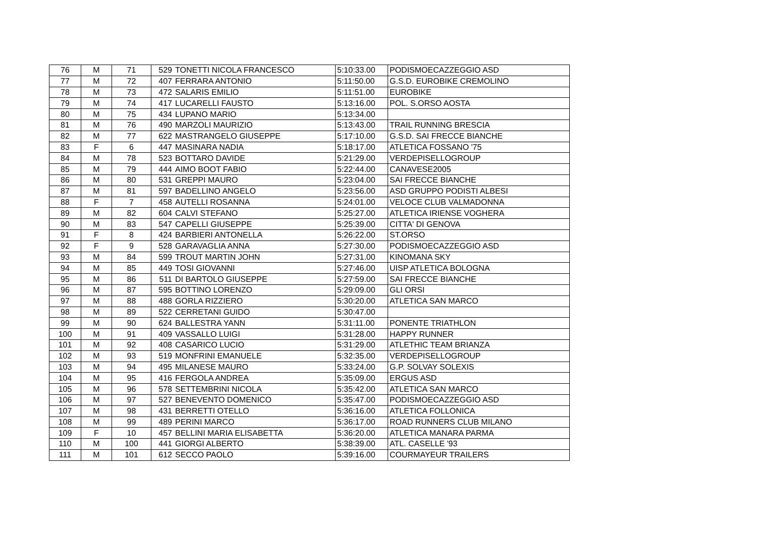| 76 | M | 71 | 529 | TONETTI NICOLA FRANCESCO | 5:10:33.00 | PODISMOECAZZEGGIO ASD |
| 77 | M | 72 | 407 | FERRARA ANTONIO | 5:11:50.00 | G.S.D. EUROBIKE CREMOLINO |
| 78 | M | 73 | 472 | SALARIS EMILIO | 5:11:51.00 | EUROBIKE |
| 79 | M | 74 | 417 | LUCARELLI FAUSTO | 5:13:16.00 | POL. S.ORSO AOSTA |
| 80 | M | 75 | 434 | LUPANO MARIO | 5:13:34.00 | |
| 81 | M | 76 | 490 | MARZOLI MAURIZIO | 5:13:43.00 | TRAIL RUNNING BRESCIA |
| 82 | M | 77 | 622 | MASTRANGELO GIUSEPPE | 5:17:10.00 | G.S.D. SAI FRECCE BIANCHE |
| 83 | F | 6 | 447 | MASINARA NADIA | 5:18:17.00 | ATLETICA FOSSANO '75 |
| 84 | M | 78 | 523 | BOTTARO DAVIDE | 5:21:29.00 | VERDEPISELLOGROUP |
| 85 | M | 79 | 444 | AIMO BOOT FABIO | 5:22:44.00 | CANAVESE2005 |
| 86 | M | 80 | 531 | GREPPI MAURO | 5:23:04.00 | SAI FRECCE BIANCHE |
| 87 | M | 81 | 597 | BADELLINO ANGELO | 5:23:56.00 | ASD GRUPPO PODISTI ALBESI |
| 88 | F | 7 | 458 | AUTELLI ROSANNA | 5:24:01.00 | VELOCE CLUB VALMADONNA |
| 89 | M | 82 | 604 | CALVI STEFANO | 5:25:27.00 | ATLETICA IRIENSE VOGHERA |
| 90 | M | 83 | 547 | CAPELLI GIUSEPPE | 5:25:39.00 | CITTA' DI GENOVA |
| 91 | F | 8 | 424 | BARBIERI ANTONELLA | 5:26:22.00 | ST.ORSO |
| 92 | F | 9 | 528 | GARAVAGLIA ANNA | 5:27:30.00 | PODISMOECAZZEGGIO ASD |
| 93 | M | 84 | 599 | TROUT MARTIN JOHN | 5:27:31.00 | KINOMANA SKY |
| 94 | M | 85 | 449 | TOSI GIOVANNI | 5:27:46.00 | UISP ATLETICA BOLOGNA |
| 95 | M | 86 | 511 | DI BARTOLO GIUSEPPE | 5:27:59.00 | SAI FRECCE BIANCHE |
| 96 | M | 87 | 595 | BOTTINO LORENZO | 5:29:09.00 | GLI ORSI |
| 97 | M | 88 | 488 | GORLA RIZZIERO | 5:30:20.00 | ATLETICA SAN MARCO |
| 98 | M | 89 | 522 | CERRETANI GUIDO | 5:30:47.00 | |
| 99 | M | 90 | 624 | BALLESTRA YANN | 5:31:11.00 | PONENTE TRIATHLON |
| 100 | M | 91 | 409 | VASSALLO LUIGI | 5:31:28.00 | HAPPY RUNNER |
| 101 | M | 92 | 408 | CASARICO LUCIO | 5:31:29.00 | ATLETHIC TEAM BRIANZA |
| 102 | M | 93 | 519 | MONFRINI EMANUELE | 5:32:35.00 | VERDEPISELLOGROUP |
| 103 | M | 94 | 495 | MILANESE MAURO | 5:33:24.00 | G.P. SOLVAY SOLEXIS |
| 104 | M | 95 | 416 | FERGOLA ANDREA | 5:35:09.00 | ERGUS ASD |
| 105 | M | 96 | 578 | SETTEMBRINI NICOLA | 5:35:42.00 | ATLETICA SAN MARCO |
| 106 | M | 97 | 527 | BENEVENTO DOMENICO | 5:35:47.00 | PODISMOECAZZEGGIO ASD |
| 107 | M | 98 | 431 | BERRETTI OTELLO | 5:36:16.00 | ATLETICA FOLLONICA |
| 108 | M | 99 | 489 | PERINI MARCO | 5:36:17.00 | ROAD RUNNERS CLUB MILANO |
| 109 | F | 10 | 457 | BELLINI MARIA ELISABETTA | 5:36:20.00 | ATLETICA MANARA PARMA |
| 110 | M | 100 | 441 | GIORGI ALBERTO | 5:38:39.00 | ATL. CASELLE '93 |
| 111 | M | 101 | 612 | SECCO PAOLO | 5:39:16.00 | COURMAYEUR TRAILERS |